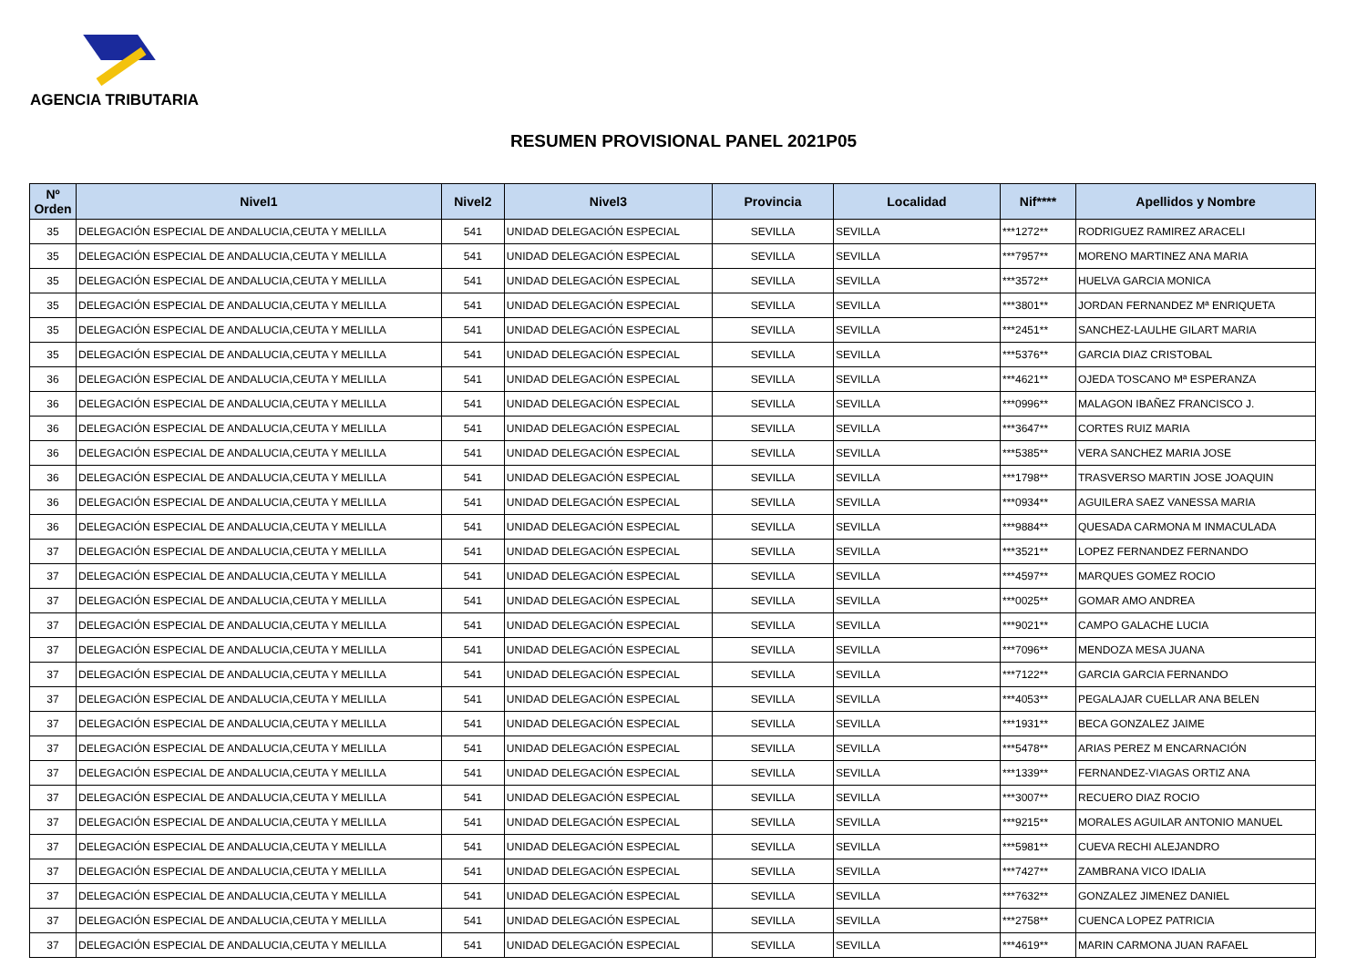AGENCIA TRIBUTARIA
RESUMEN PROVISIONAL PANEL 2021P05
| Nº Orden | Nivel1 | Nivel2 | Nivel3 | Provincia | Localidad | Nif**** | Apellidos y Nombre |
| --- | --- | --- | --- | --- | --- | --- | --- |
| 35 | DELEGACIÓN ESPECIAL DE ANDALUCIA,CEUTA Y MELILLA | 541 | UNIDAD DELEGACIÓN ESPECIAL | SEVILLA | SEVILLA | ***1272** | RODRIGUEZ RAMIREZ ARACELI |
| 35 | DELEGACIÓN ESPECIAL DE ANDALUCIA,CEUTA Y MELILLA | 541 | UNIDAD DELEGACIÓN ESPECIAL | SEVILLA | SEVILLA | ***7957** | MORENO MARTINEZ ANA MARIA |
| 35 | DELEGACIÓN ESPECIAL DE ANDALUCIA,CEUTA Y MELILLA | 541 | UNIDAD DELEGACIÓN ESPECIAL | SEVILLA | SEVILLA | ***3572** | HUELVA GARCIA MONICA |
| 35 | DELEGACIÓN ESPECIAL DE ANDALUCIA,CEUTA Y MELILLA | 541 | UNIDAD DELEGACIÓN ESPECIAL | SEVILLA | SEVILLA | ***3801** | JORDAN FERNANDEZ Mª ENRIQUETA |
| 35 | DELEGACIÓN ESPECIAL DE ANDALUCIA,CEUTA Y MELILLA | 541 | UNIDAD DELEGACIÓN ESPECIAL | SEVILLA | SEVILLA | ***2451** | SANCHEZ-LAULHE GILART MARIA |
| 35 | DELEGACIÓN ESPECIAL DE ANDALUCIA,CEUTA Y MELILLA | 541 | UNIDAD DELEGACIÓN ESPECIAL | SEVILLA | SEVILLA | ***5376** | GARCIA DIAZ CRISTOBAL |
| 36 | DELEGACIÓN ESPECIAL DE ANDALUCIA,CEUTA Y MELILLA | 541 | UNIDAD DELEGACIÓN ESPECIAL | SEVILLA | SEVILLA | ***4621** | OJEDA TOSCANO Mª ESPERANZA |
| 36 | DELEGACIÓN ESPECIAL DE ANDALUCIA,CEUTA Y MELILLA | 541 | UNIDAD DELEGACIÓN ESPECIAL | SEVILLA | SEVILLA | ***0996** | MALAGON IBAÑEZ FRANCISCO J. |
| 36 | DELEGACIÓN ESPECIAL DE ANDALUCIA,CEUTA Y MELILLA | 541 | UNIDAD DELEGACIÓN ESPECIAL | SEVILLA | SEVILLA | ***3647** | CORTES RUIZ MARIA |
| 36 | DELEGACIÓN ESPECIAL DE ANDALUCIA,CEUTA Y MELILLA | 541 | UNIDAD DELEGACIÓN ESPECIAL | SEVILLA | SEVILLA | ***5385** | VERA SANCHEZ MARIA JOSE |
| 36 | DELEGACIÓN ESPECIAL DE ANDALUCIA,CEUTA Y MELILLA | 541 | UNIDAD DELEGACIÓN ESPECIAL | SEVILLA | SEVILLA | ***1798** | TRASVERSO MARTIN JOSE JOAQUIN |
| 36 | DELEGACIÓN ESPECIAL DE ANDALUCIA,CEUTA Y MELILLA | 541 | UNIDAD DELEGACIÓN ESPECIAL | SEVILLA | SEVILLA | ***0934** | AGUILERA SAEZ VANESSA MARIA |
| 36 | DELEGACIÓN ESPECIAL DE ANDALUCIA,CEUTA Y MELILLA | 541 | UNIDAD DELEGACIÓN ESPECIAL | SEVILLA | SEVILLA | ***9884** | QUESADA CARMONA M INMACULADA |
| 37 | DELEGACIÓN ESPECIAL DE ANDALUCIA,CEUTA Y MELILLA | 541 | UNIDAD DELEGACIÓN ESPECIAL | SEVILLA | SEVILLA | ***3521** | LOPEZ FERNANDEZ FERNANDO |
| 37 | DELEGACIÓN ESPECIAL DE ANDALUCIA,CEUTA Y MELILLA | 541 | UNIDAD DELEGACIÓN ESPECIAL | SEVILLA | SEVILLA | ***4597** | MARQUES GOMEZ ROCIO |
| 37 | DELEGACIÓN ESPECIAL DE ANDALUCIA,CEUTA Y MELILLA | 541 | UNIDAD DELEGACIÓN ESPECIAL | SEVILLA | SEVILLA | ***0025** | GOMAR AMO ANDREA |
| 37 | DELEGACIÓN ESPECIAL DE ANDALUCIA,CEUTA Y MELILLA | 541 | UNIDAD DELEGACIÓN ESPECIAL | SEVILLA | SEVILLA | ***9021** | CAMPO GALACHE LUCIA |
| 37 | DELEGACIÓN ESPECIAL DE ANDALUCIA,CEUTA Y MELILLA | 541 | UNIDAD DELEGACIÓN ESPECIAL | SEVILLA | SEVILLA | ***7096** | MENDOZA MESA JUANA |
| 37 | DELEGACIÓN ESPECIAL DE ANDALUCIA,CEUTA Y MELILLA | 541 | UNIDAD DELEGACIÓN ESPECIAL | SEVILLA | SEVILLA | ***7122** | GARCIA GARCIA FERNANDO |
| 37 | DELEGACIÓN ESPECIAL DE ANDALUCIA,CEUTA Y MELILLA | 541 | UNIDAD DELEGACIÓN ESPECIAL | SEVILLA | SEVILLA | ***4053** | PEGALAJAR CUELLAR ANA BELEN |
| 37 | DELEGACIÓN ESPECIAL DE ANDALUCIA,CEUTA Y MELILLA | 541 | UNIDAD DELEGACIÓN ESPECIAL | SEVILLA | SEVILLA | ***1931** | BECA GONZALEZ JAIME |
| 37 | DELEGACIÓN ESPECIAL DE ANDALUCIA,CEUTA Y MELILLA | 541 | UNIDAD DELEGACIÓN ESPECIAL | SEVILLA | SEVILLA | ***5478** | ARIAS PEREZ M ENCARNACIÓN |
| 37 | DELEGACIÓN ESPECIAL DE ANDALUCIA,CEUTA Y MELILLA | 541 | UNIDAD DELEGACIÓN ESPECIAL | SEVILLA | SEVILLA | ***1339** | FERNANDEZ-VIAGAS ORTIZ ANA |
| 37 | DELEGACIÓN ESPECIAL DE ANDALUCIA,CEUTA Y MELILLA | 541 | UNIDAD DELEGACIÓN ESPECIAL | SEVILLA | SEVILLA | ***3007** | RECUERO DIAZ ROCIO |
| 37 | DELEGACIÓN ESPECIAL DE ANDALUCIA,CEUTA Y MELILLA | 541 | UNIDAD DELEGACIÓN ESPECIAL | SEVILLA | SEVILLA | ***9215** | MORALES AGUILAR ANTONIO MANUEL |
| 37 | DELEGACIÓN ESPECIAL DE ANDALUCIA,CEUTA Y MELILLA | 541 | UNIDAD DELEGACIÓN ESPECIAL | SEVILLA | SEVILLA | ***5981** | CUEVA RECHI ALEJANDRO |
| 37 | DELEGACIÓN ESPECIAL DE ANDALUCIA,CEUTA Y MELILLA | 541 | UNIDAD DELEGACIÓN ESPECIAL | SEVILLA | SEVILLA | ***7427** | ZAMBRANA VICO IDALIA |
| 37 | DELEGACIÓN ESPECIAL DE ANDALUCIA,CEUTA Y MELILLA | 541 | UNIDAD DELEGACIÓN ESPECIAL | SEVILLA | SEVILLA | ***7632** | GONZALEZ JIMENEZ DANIEL |
| 37 | DELEGACIÓN ESPECIAL DE ANDALUCIA,CEUTA Y MELILLA | 541 | UNIDAD DELEGACIÓN ESPECIAL | SEVILLA | SEVILLA | ***2758** | CUENCA LOPEZ PATRICIA |
| 37 | DELEGACIÓN ESPECIAL DE ANDALUCIA,CEUTA Y MELILLA | 541 | UNIDAD DELEGACIÓN ESPECIAL | SEVILLA | SEVILLA | ***4619** | MARIN CARMONA JUAN RAFAEL |